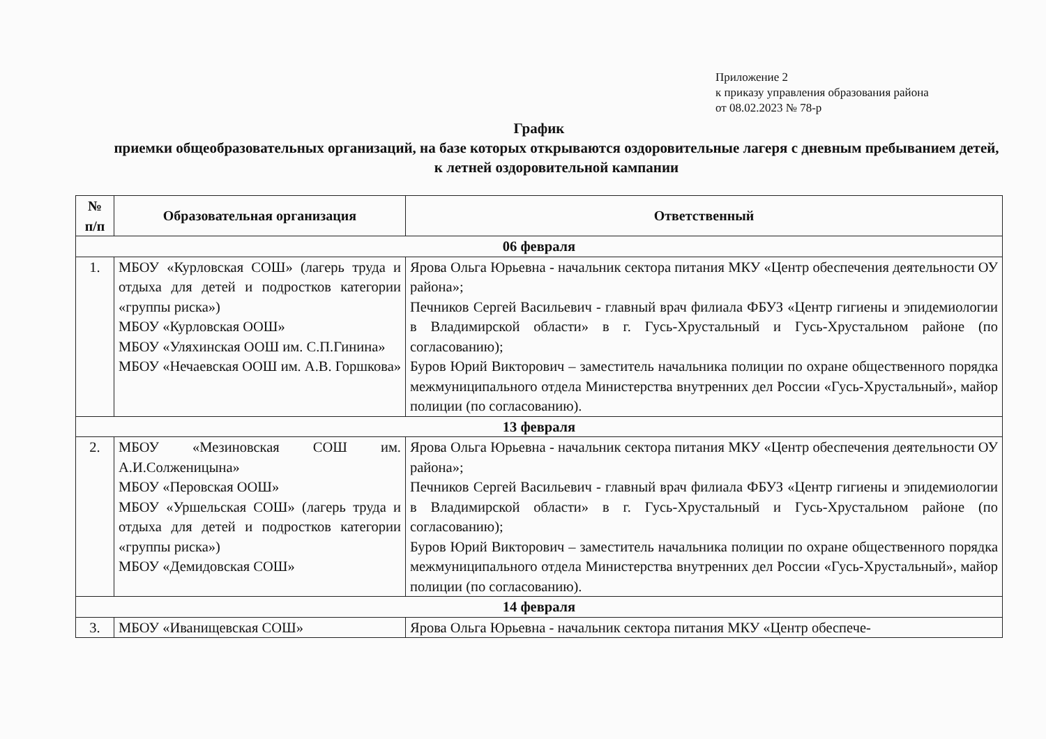Приложение 2
к приказу управления образования района
от 08.02.2023 № 78-р
График
приемки общеобразовательных организаций, на базе которых открываются оздоровительные лагеря с дневным пребыванием детей, к летней оздоровительной кампании
| № п/п | Образовательная организация | Ответственный |
| --- | --- | --- |
| 06 февраля | | |
| 1. | МБОУ «Курловская СОШ» (лагерь труда и отдыха для детей и подростков категории «группы риска») МБОУ «Курловская ООШ» МБОУ «Уляхинская ООШ им. С.П.Гинина» МБОУ «Нечаевская ООШ им. А.В. Горшкова» | Ярова Ольга Юрьевна - начальник сектора питания МКУ «Центр обеспечения деятельности ОУ района»; Печников Сергей Васильевич - главный врач филиала ФБУЗ «Центр гигиены и эпидемиологии в Владимирской области» в г. Гусь-Хрустальный и Гусь-Хрустальном районе (по согласованию); Буров Юрий Викторович – заместитель начальника полиции по охране общественного порядка межмуниципального отдела Министерства внутренних дел России «Гусь-Хрустальный», майор полиции (по согласованию). |
| 13 февраля | | |
| 2. | МБОУ «Мезиновская СОШ им. А.И.Солженицына» МБОУ «Перовская ООШ» МБОУ «Уршельская СОШ» (лагерь труда и отдыха для детей и подростков категории «группы риска») МБОУ «Демидовская СОШ» | Ярова Ольга Юрьевна - начальник сектора питания МКУ «Центр обеспечения деятельности ОУ района»; Печников Сергей Васильевич - главный врач филиала ФБУЗ «Центр гигиены и эпидемиологии в Владимирской области» в г. Гусь-Хрустальный и Гусь-Хрустальном районе (по согласованию); Буров Юрий Викторович – заместитель начальника полиции по охране общественного порядка межмуниципального отдела Министерства внутренних дел России «Гусь-Хрустальный», майор полиции (по согласованию). |
| 14 февраля | | |
| 3. | МБОУ «Иванищевская СОШ» | Ярова Ольга Юрьевна - начальник сектора питания МКУ «Центр обеспече- |